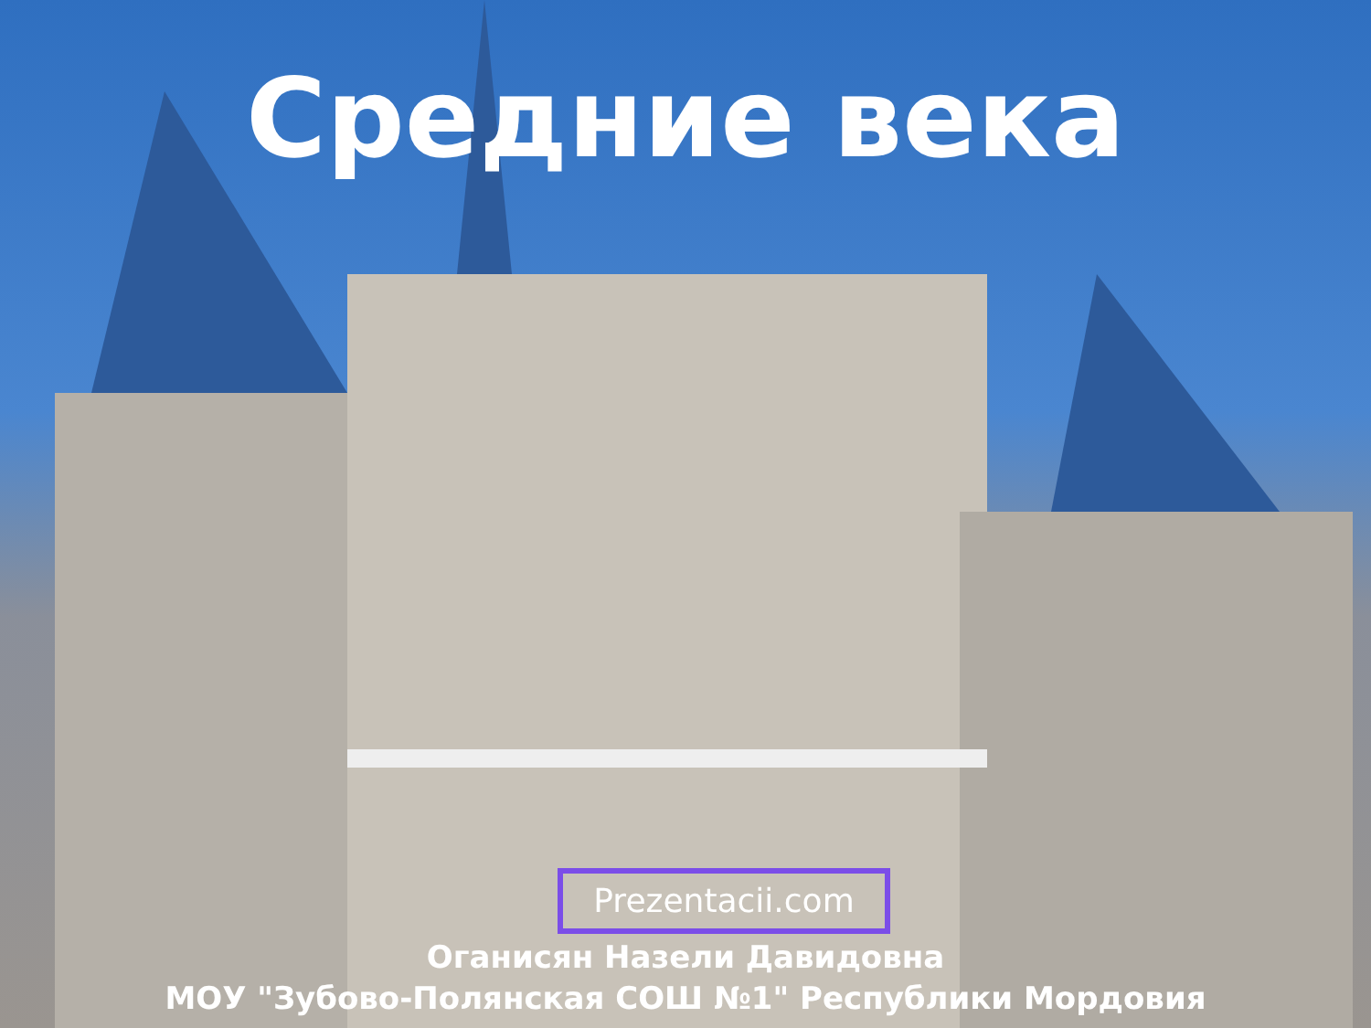Средние века
Prezentacii.com
Оганисян Назели Давидовна
МОУ "Зубово-Полянская СОШ №1" Республики Мордовия